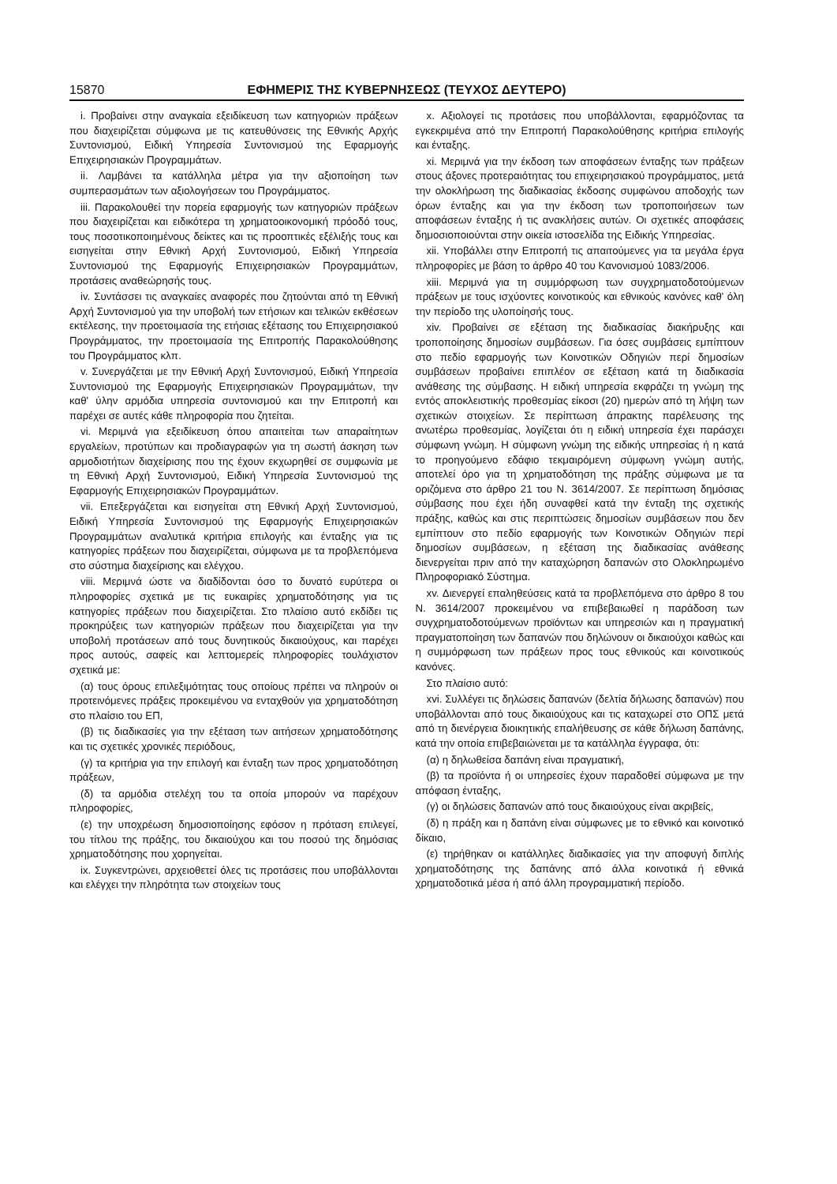15870 ΕΦΗΜΕΡΙΣ ΤΗΣ ΚΥΒΕΡΝΗΣΕΩΣ (ΤΕΥΧΟΣ ΔΕΥΤΕΡΟ)
i. Προβαίνει στην αναγκαία εξειδίκευση των κατηγοριών πράξεων που διαχειρίζεται σύμφωνα με τις κατευθύνσεις της Εθνικής Αρχής Συντονισμού, Ειδική Υπηρεσία Συντονισμού της Εφαρμογής Επιχειρησιακών Προγραμμάτων.
ii. Λαμβάνει τα κατάλληλα μέτρα για την αξιοποίηση των συμπερασμάτων των αξιολογήσεων του Προγράμματος.
iii. Παρακολουθεί την πορεία εφαρμογής των κατηγοριών πράξεων που διαχειρίζεται και ειδικότερα τη χρηματοοικονομική πρόοδό τους, τους ποσοτικοποιημένους δείκτες και τις προοπτικές εξέλιξής τους και εισηγείται στην Εθνική Αρχή Συντονισμού, Ειδική Υπηρεσία Συντονισμού της Εφαρμογής Επιχειρησιακών Προγραμμάτων, προτάσεις αναθεώρησής τους.
iv. Συντάσσει τις αναγκαίες αναφορές που ζητούνται από τη Εθνική Αρχή Συντονισμού για την υποβολή των ετήσιων και τελικών εκθέσεων εκτέλεσης, την προετοιμασία της ετήσιας εξέτασης του Επιχειρησιακού Προγράμματος, την προετοιμασία της Επιτροπής Παρακολούθησης του Προγράμματος κλπ.
v. Συνεργάζεται με την Εθνική Αρχή Συντονισμού, Ειδική Υπηρεσία Συντονισμού της Εφαρμογής Επιχειρησιακών Προγραμμάτων, την καθ' ύλην αρμόδια υπηρεσία συντονισμού και την Επιτροπή και παρέχει σε αυτές κάθε πληροφορία που ζητείται.
vi. Μεριμνά για εξειδίκευση όπου απαιτείται των απαραίτητων εργαλείων, προτύπων και προδιαγραφών για τη σωστή άσκηση των αρμοδιοτήτων διαχείρισης που της έχουν εκχωρηθεί σε συμφωνία με τη Εθνική Αρχή Συντονισμού, Ειδική Υπηρεσία Συντονισμού της Εφαρμογής Επιχειρησιακών Προγραμμάτων.
vii. Επεξεργάζεται και εισηγείται στη Εθνική Αρχή Συντονισμού, Ειδική Υπηρεσία Συντονισμού της Εφαρμογής Επιχειρησιακών Προγραμμάτων αναλυτικά κριτήρια επιλογής και ένταξης για τις κατηγορίες πράξεων που διαχειρίζεται, σύμφωνα με τα προβλεπόμενα στο σύστημα διαχείρισης και ελέγχου.
viii. Μεριμνά ώστε να διαδίδονται όσο το δυνατό ευρύτερα οι πληροφορίες σχετικά με τις ευκαιρίες χρηματοδότησης για τις κατηγορίες πράξεων που διαχειρίζεται. Στο πλαίσιο αυτό εκδίδει τις προκηρύξεις των κατηγοριών πράξεων που διαχειρίζεται για την υποβολή προτάσεων από τους δυνητικούς δικαιούχους, και παρέχει προς αυτούς, σαφείς και λεπτομερείς πληροφορίες τουλάχιστον σχετικά με:
(α) τους όρους επιλεξιμότητας τους οποίους πρέπει να πληρούν οι προτεινόμενες πράξεις προκειμένου να ενταχθούν για χρηματοδότηση στο πλαίσιο του ΕΠ,
(β) τις διαδικασίες για την εξέταση των αιτήσεων χρηματοδότησης και τις σχετικές χρονικές περιόδους,
(γ) τα κριτήρια για την επιλογή και ένταξη των προς χρηματοδότηση πράξεων,
(δ) τα αρμόδια στελέχη του τα οποία μπορούν να παρέχουν πληροφορίες,
(ε) την υποχρέωση δημοσιοποίησης εφόσον η πρόταση επιλεγεί, του τίτλου της πράξης, του δικαιούχου και του ποσού της δημόσιας χρηματοδότησης που χορηγείται.
ix. Συγκεντρώνει, αρχειοθετεί όλες τις προτάσεις που υποβάλλονται και ελέγχει την πληρότητα των στοιχείων τους
x. Αξιολογεί τις προτάσεις που υποβάλλονται, εφαρμόζοντας τα εγκεκριμένα από την Επιτροπή Παρακολούθησης κριτήρια επιλογής και ένταξης.
xi. Μεριμνά για την έκδοση των αποφάσεων ένταξης των πράξεων στους άξονες προτεραιότητας του επιχειρησιακού προγράμματος, μετά την ολοκλήρωση της διαδικασίας έκδοσης συμφώνου αποδοχής των όρων ένταξης και για την έκδοση των τροποποιήσεων των αποφάσεων ένταξης ή τις ανακλήσεις αυτών. Οι σχετικές αποφάσεις δημοσιοποιούνται στην οικεία ιστοσελίδα της Ειδικής Υπηρεσίας.
xii. Υποβάλλει στην Επιτροπή τις απαιτούμενες για τα μεγάλα έργα πληροφορίες με βάση το άρθρο 40 του Κανονισμού 1083/2006.
xiii. Μεριμνά για τη συμμόρφωση των συγχρηματοδοτούμενων πράξεων με τους ισχύοντες κοινοτικούς και εθνικούς κανόνες καθ' όλη την περίοδο της υλοποίησής τους.
xiv. Προβαίνει σε εξέταση της διαδικασίας διακήρυξης και τροποποίησης δημοσίων συμβάσεων. Για όσες συμβάσεις εμπίπτουν στο πεδίο εφαρμογής των Κοινοτικών Οδηγιών περί δημοσίων συμβάσεων προβαίνει επιπλέον σε εξέταση κατά τη διαδικασία ανάθεσης της σύμβασης. Η ειδική υπηρεσία εκφράζει τη γνώμη της εντός αποκλειστικής προθεσμίας είκοσι (20) ημερών από τη λήψη των σχετικών στοιχείων. Σε περίπτωση άπρακτης παρέλευσης της ανωτέρω προθεσμίας, λογίζεται ότι η ειδική υπηρεσία έχει παράσχει σύμφωνη γνώμη. Η σύμφωνη γνώμη της ειδικής υπηρεσίας ή η κατά το προηγούμενο εδάφιο τεκμαιρόμενη σύμφωνη γνώμη αυτής, αποτελεί όρο για τη χρηματοδότηση της πράξης σύμφωνα με τα οριζόμενα στο άρθρο 21 του Ν. 3614/2007. Σε περίπτωση δημόσιας σύμβασης που έχει ήδη συναφθεί κατά την ένταξη της σχετικής πράξης, καθώς και στις περιπτώσεις δημοσίων συμβάσεων που δεν εμπίπτουν στο πεδίο εφαρμογής των Κοινοτικών Οδηγιών περί δημοσίων συμβάσεων, η εξέταση της διαδικασίας ανάθεσης διενεργείται πριν από την καταχώρηση δαπανών στο Ολοκληρωμένο Πληροφοριακό Σύστημα.
xv. Διενεργεί επαληθεύσεις κατά τα προβλεπόμενα στο άρθρο 8 του Ν. 3614/2007 προκειμένου να επιβεβαιωθεί η παράδοση των συγχρηματοδοτούμενων προϊόντων και υπηρεσιών και η πραγματική πραγματοποίηση των δαπανών που δηλώνουν οι δικαιούχοι καθώς και η συμμόρφωση των πράξεων προς τους εθνικούς και κοινοτικούς κανόνες.
Στο πλαίσιο αυτό:
xvi. Συλλέγει τις δηλώσεις δαπανών (δελτία δήλωσης δαπανών) που υποβάλλονται από τους δικαιούχους και τις καταχωρεί στο ΟΠΣ μετά από τη διενέργεια διοικητικής επαλήθευσης σε κάθε δήλωση δαπάνης, κατά την οποία επιβεβαιώνεται με τα κατάλληλα έγγραφα, ότι:
(α) η δηλωθείσα δαπάνη είναι πραγματική,
(β) τα προϊόντα ή οι υπηρεσίες έχουν παραδοθεί σύμφωνα με την απόφαση ένταξης,
(γ) οι δηλώσεις δαπανών από τους δικαιούχους είναι ακριβείς,
(δ) η πράξη και η δαπάνη είναι σύμφωνες με το εθνικό και κοινοτικό δίκαιο,
(ε) τηρήθηκαν οι κατάλληλες διαδικασίες για την αποφυγή διπλής χρηματοδότησης της δαπάνης από άλλα κοινοτικά ή εθνικά χρηματοδοτικά μέσα ή από άλλη προγραμματική περίοδο.